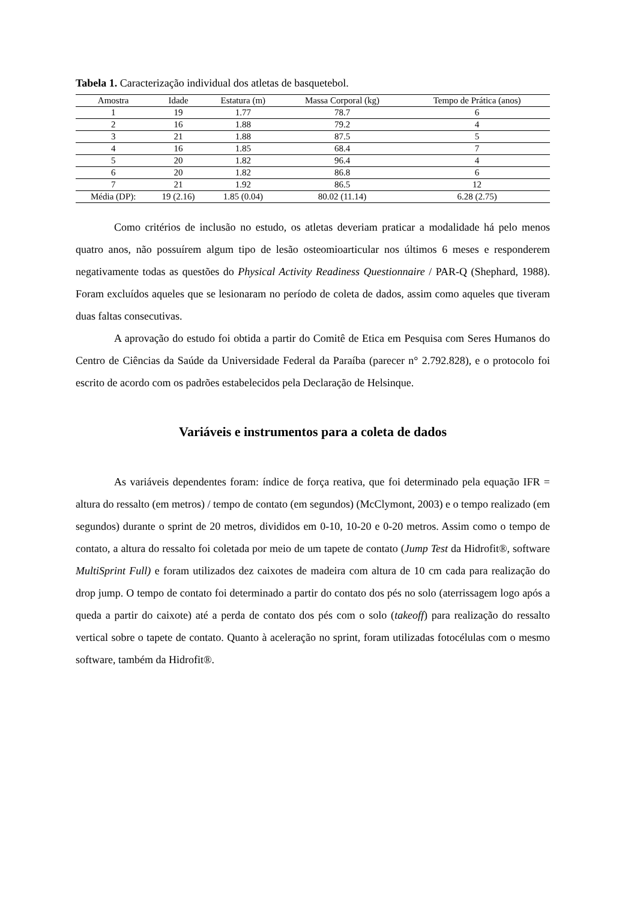Tabela 1. Caracterização individual dos atletas de basquetebol.
| Amostra | Idade | Estatura (m) | Massa Corporal (kg) | Tempo de Prática (anos) |
| --- | --- | --- | --- | --- |
| 1 | 19 | 1.77 | 78.7 | 6 |
| 2 | 16 | 1.88 | 79.2 | 4 |
| 3 | 21 | 1.88 | 87.5 | 5 |
| 4 | 16 | 1.85 | 68.4 | 7 |
| 5 | 20 | 1.82 | 96.4 | 4 |
| 6 | 20 | 1.82 | 86.8 | 6 |
| 7 | 21 | 1.92 | 86.5 | 12 |
| Média (DP): | 19 (2.16) | 1.85 (0.04) | 80.02 (11.14) | 6.28 (2.75) |
Como critérios de inclusão no estudo, os atletas deveriam praticar a modalidade há pelo menos quatro anos, não possuírem algum tipo de lesão osteomioarticular nos últimos 6 meses e responderem negativamente todas as questões do Physical Activity Readiness Questionnaire / PAR-Q (Shephard, 1988). Foram excluídos aqueles que se lesionaram no período de coleta de dados, assim como aqueles que tiveram duas faltas consecutivas.
A aprovação do estudo foi obtida a partir do Comitê de Etica em Pesquisa com Seres Humanos do Centro de Ciências da Saúde da Universidade Federal da Paraíba (parecer n° 2.792.828), e o protocolo foi escrito de acordo com os padrões estabelecidos pela Declaração de Helsinque.
Variáveis e instrumentos para a coleta de dados
As variáveis dependentes foram: índice de força reativa, que foi determinado pela equação IFR = altura do ressalto (em metros) / tempo de contato (em segundos) (McClymont, 2003) e o tempo realizado (em segundos) durante o sprint de 20 metros, divididos em 0-10, 10-20 e 0-20 metros. Assim como o tempo de contato, a altura do ressalto foi coletada por meio de um tapete de contato (Jump Test da Hidrofit®, software MultiSprint Full) e foram utilizados dez caixotes de madeira com altura de 10 cm cada para realização do drop jump. O tempo de contato foi determinado a partir do contato dos pés no solo (aterrissagem logo após a queda a partir do caixote) até a perda de contato dos pés com o solo (takeoff) para realização do ressalto vertical sobre o tapete de contato. Quanto à aceleração no sprint, foram utilizadas fotocélulas com o mesmo software, também da Hidrofit®.